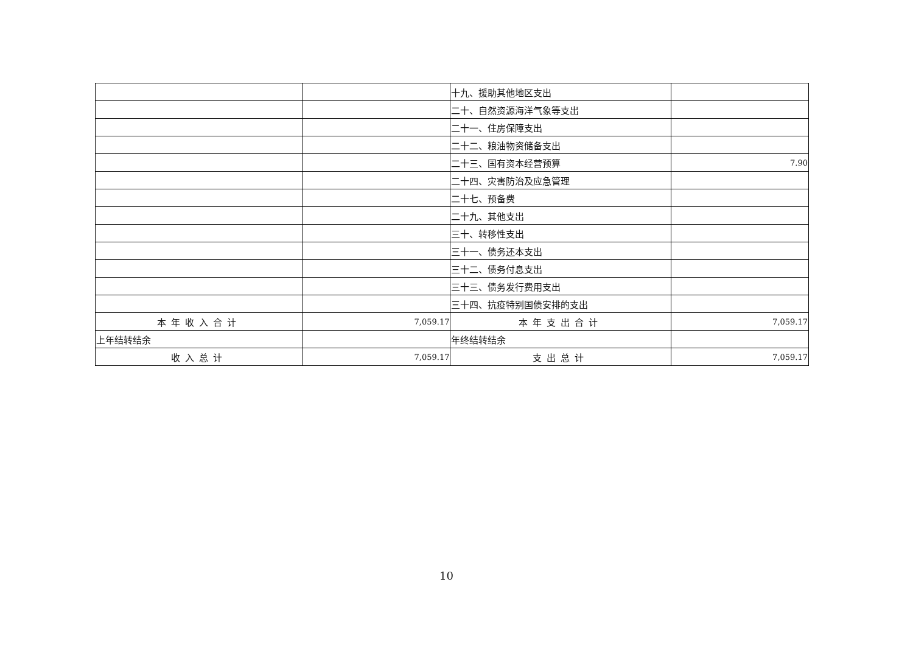| | | 十九、援助其他地区支出 | |
| | | 二十、自然资源海洋气象等支出 | |
| | | 二十一、住房保障支出 | |
| | | 二十二、粮油物资储备支出 | |
| | | 二十三、国有资本经营预算 | 7.90 |
| | | 二十四、灾害防治及应急管理 | |
| | | 二十七、预备费 | |
| | | 二十九、其他支出 | |
| | | 三十、转移性支出 | |
| | | 三十一、债务还本支出 | |
| | | 三十二、债务付息支出 | |
| | | 三十三、债务发行费用支出 | |
| | | 三十四、抗疫特别国债安排的支出 | |
| 本年收入合计 | 7,059.17 | 本年支出合计 | 7,059.17 |
| 上年结转结余 | | 年终结转结余 | |
| 收入总计 | 7,059.17 | 支出总计 | 7,059.17 |
10